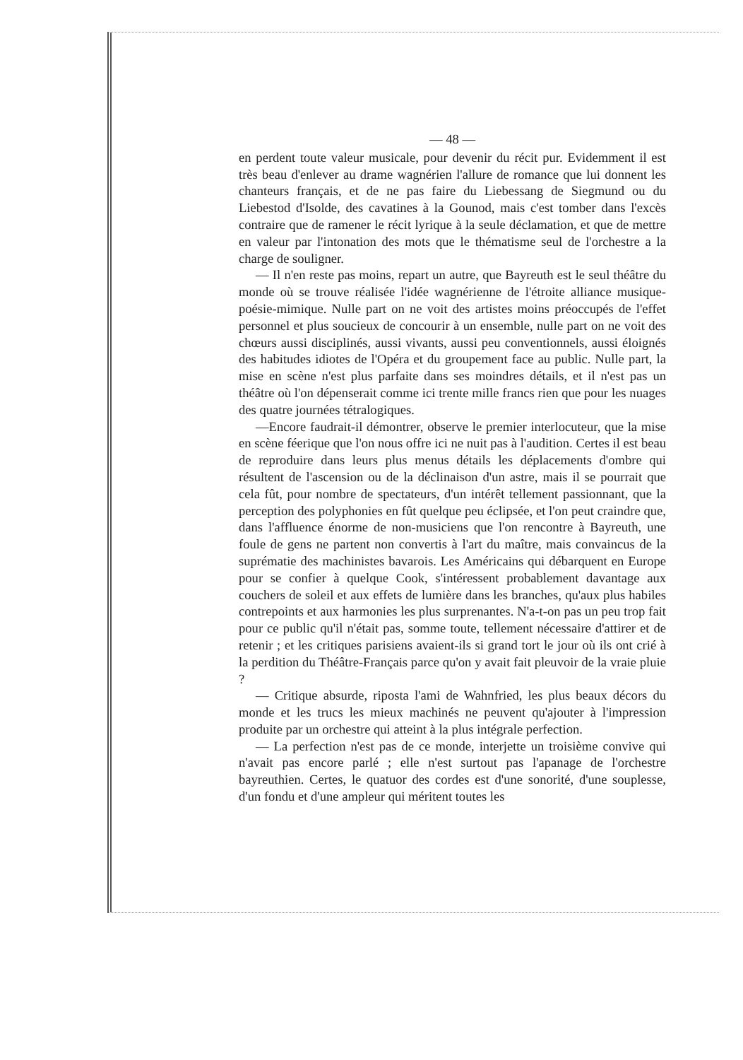— 48 —
en perdent toute valeur musicale, pour devenir du récit pur. Evidemment il est très beau d'enlever au drame wagnérien l'allure de romance que lui donnent les chanteurs français, et de ne pas faire du Liebessang de Siegmund ou du Liebestod d'Isolde, des cavatines à la Gounod, mais c'est tomber dans l'excès contraire que de ramener le récit lyrique à la seule déclamation, et que de mettre en valeur par l'intonation des mots que le thématisme seul de l'orchestre a la charge de souligner.
— Il n'en reste pas moins, repart un autre, que Bayreuth est le seul théâtre du monde où se trouve réalisée l'idée wagnérienne de l'étroite alliance musique-poésie-mimique. Nulle part on ne voit des artistes moins préoccupés de l'effet personnel et plus soucieux de concourir à un ensemble, nulle part on ne voit des chœurs aussi disciplinés, aussi vivants, aussi peu conventionnels, aussi éloignés des habitudes idiotes de l'Opéra et du groupement face au public. Nulle part, la mise en scène n'est plus parfaite dans ses moindres détails, et il n'est pas un théâtre où l'on dépenserait comme ici trente mille francs rien que pour les nuages des quatre journées tétralogiques.
—Encore faudrait-il démontrer, observe le premier interlocuteur, que la mise en scène féerique que l'on nous offre ici ne nuit pas à l'audition. Certes il est beau de reproduire dans leurs plus menus détails les déplacements d'ombre qui résultent de l'ascension ou de la déclinaison d'un astre, mais il se pourrait que cela fût, pour nombre de spectateurs, d'un intérêt tellement passionnant, que la perception des polyphonies en fût quelque peu éclipsée, et l'on peut craindre que, dans l'affluence énorme de non-musiciens que l'on rencontre à Bayreuth, une foule de gens ne partent non convertis à l'art du maître, mais convaincus de la suprématie des machinistes bavarois. Les Américains qui débarquent en Europe pour se confier à quelque Cook, s'intéressent probablement davantage aux couchers de soleil et aux effets de lumière dans les branches, qu'aux plus habiles contrepoints et aux harmonies les plus surprenantes. N'a-t-on pas un peu trop fait pour ce public qu'il n'était pas, somme toute, tellement nécessaire d'attirer et de retenir ; et les critiques parisiens avaient-ils si grand tort le jour où ils ont crié à la perdition du Théâtre-Français parce qu'on y avait fait pleuvoir de la vraie pluie ?
— Critique absurde, riposta l'ami de Wahnfried, les plus beaux décors du monde et les trucs les mieux machinés ne peuvent qu'ajouter à l'impression produite par un orchestre qui atteint à la plus intégrale perfection.
— La perfection n'est pas de ce monde, interjette un troisième convive qui n'avait pas encore parlé ; elle n'est surtout pas l'apanage de l'orchestre bayreuthien. Certes, le quatuor des cordes est d'une sonorité, d'une souplesse, d'un fondu et d'une ampleur qui méritent toutes les